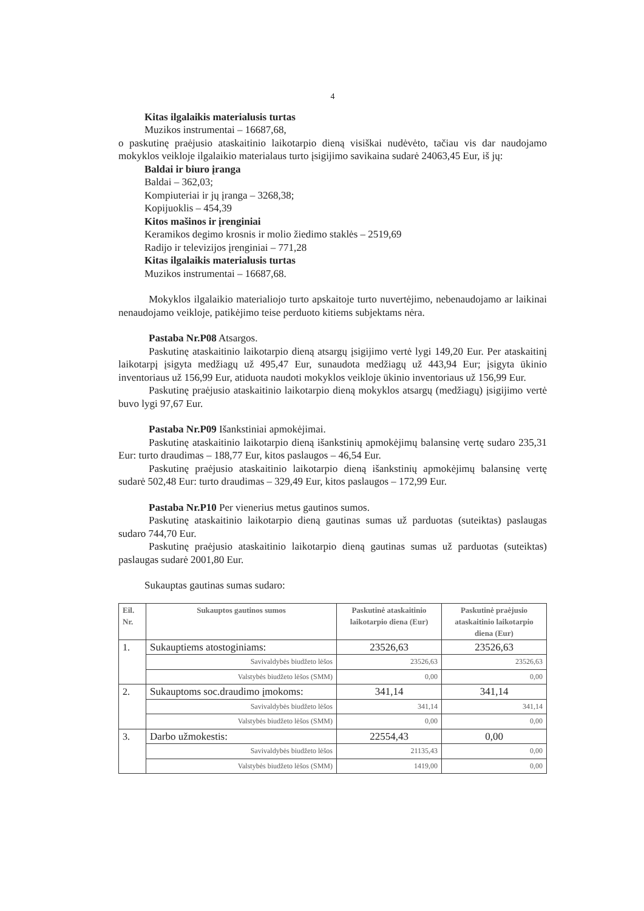4
Kitas ilgalaikis materialusis turtas
Muzikos instrumentai – 16687,68,
o paskutinę praėjusio ataskaitinio laikotarpio dieną visiškai nudėvėto, tačiau vis dar naudojamo mokyklos veikloje ilgalaikio materialaus turto įsigijimo savikaina sudarė 24063,45 Eur, iš jų:
Baldai ir biuro įranga
Baldai – 362,03;
Kompiuteriai ir jų įranga – 3268,38;
Kopijuoklis – 454,39
Kitos mašinos ir įrenginiai
Keramikos degimo krosnis ir molio žiedimo staklės – 2519,69
Radijo ir televizijos įrenginiai – 771,28
Kitas ilgalaikis materialusis turtas
Muzikos instrumentai – 16687,68.
Mokyklos ilgalaikio materialiojo turto apskaitoje turto nuvertėjimo, nebenaudojamo ar laikinai nenaudojamo veikloje, patikėjimo teise perduoto kitiems subjektams nėra.
Pastaba Nr.P08 Atsargos.
Paskutinę ataskaitinio laikotarpio dieną atsargų įsigijimo vertė lygi 149,20 Eur. Per ataskaitinį laikotarpį įsigyta medžiagų už 495,47 Eur, sunaudota medžiagų už 443,94 Eur; įsigyta ūkinio inventoriaus už 156,99 Eur, atiduota naudoti mokyklos veikloje ūkinio inventoriaus už 156,99 Eur.
Paskutinę praėjusio ataskaitinio laikotarpio dieną mokyklos atsargų (medžiagų) įsigijimo vertė buvo lygi 97,67 Eur.
Pastaba Nr.P09 Išankstiniai apmokėjimai.
Paskutinę ataskaitinio laikotarpio dieną išankstinių apmokėjimų balansinę vertę sudaro 235,31 Eur: turto draudimas – 188,77 Eur, kitos paslaugos – 46,54 Eur.
Paskutinę praėjusio ataskaitinio laikotarpio dieną išankstinių apmokėjimų balansinę vertę sudarė 502,48 Eur: turto draudimas – 329,49 Eur, kitos paslaugos – 172,99 Eur.
Pastaba Nr.P10 Per vienerius metus gautinos sumos.
Paskutinę ataskaitinio laikotarpio dieną gautinas sumas už parduotas (suteiktas) paslaugas sudaro 744,70 Eur.
Paskutinę praėjusio ataskaitinio laikotarpio dieną gautinas sumas už parduotas (suteiktas) paslaugas sudarė 2001,80 Eur.
Sukauptas gautinas sumas sudaro:
| Eil. Nr. | Sukauptos gautinos sumos | Paskutinė ataskaitinio laikotarpio diena (Eur) | Paskutinė praėjusio ataskaitinio laikotarpio diena (Eur) |
| --- | --- | --- | --- |
| 1. | Sukauptiems atostoginiams: | 23526,63 | 23526,63 |
| | Savivaldybės biudžeto lėšos | 23526,63 | 23526,63 |
| | Valstybės biudžeto lėšos (SMM) | 0,00 | 0,00 |
| 2. | Sukauptoms soc.draudimo įmokoms: | 341,14 | 341,14 |
| | Savivaldybės biudžeto lėšos | 341,14 | 341,14 |
| | Valstybės biudžeto lėšos (SMM) | 0,00 | 0,00 |
| 3. | Darbo užmokestis: | 22554,43 | 0,00 |
| | Savivaldybės biudžeto lėšos | 21135,43 | 0,00 |
| | Valstybės biudžeto lėšos (SMM) | 1419,00 | 0,00 |